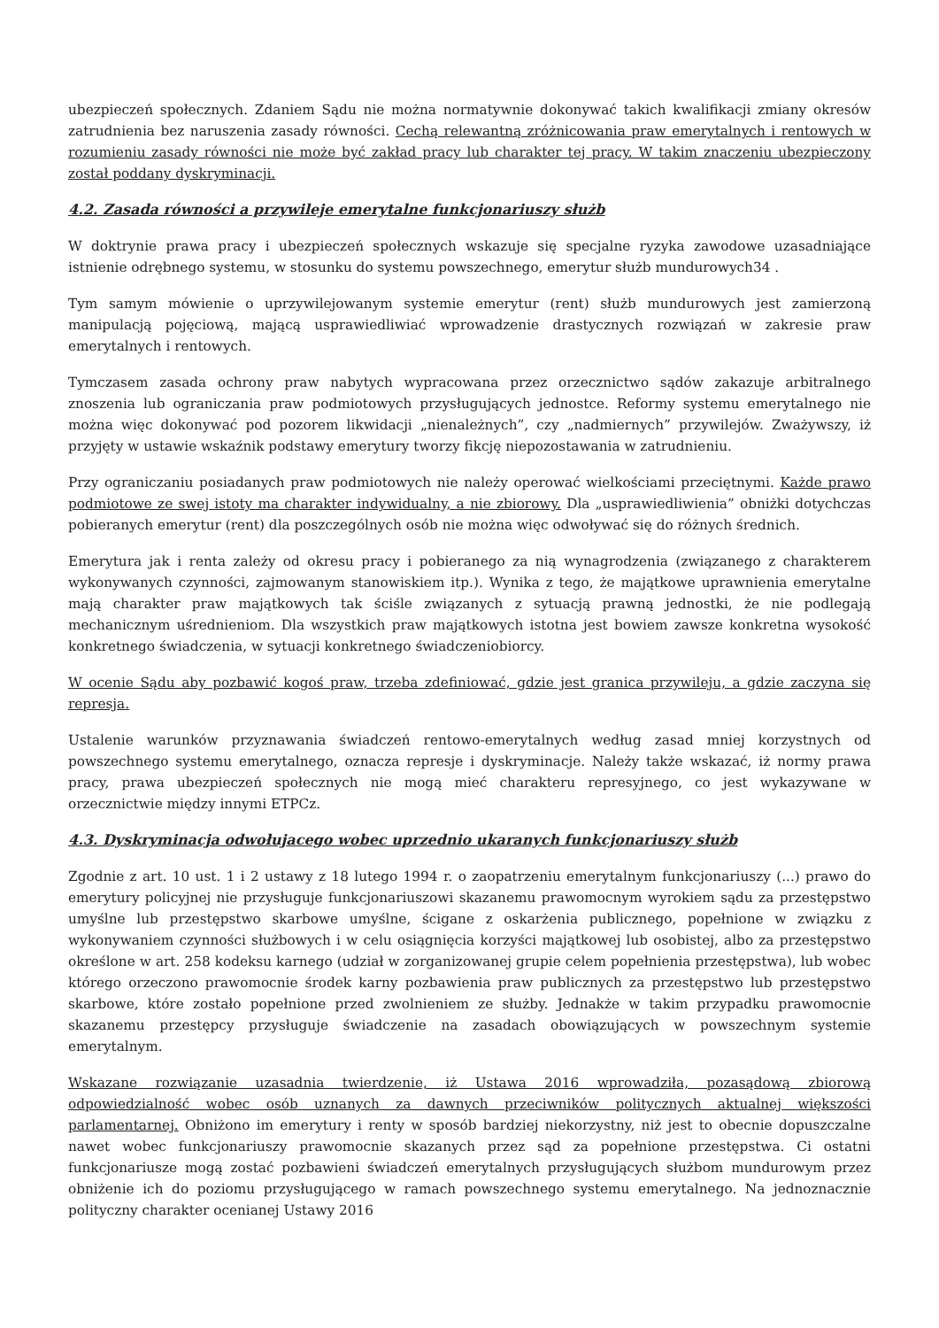ubezpieczeń społecznych. Zdaniem Sądu nie można normatywnie dokonywać takich kwalifikacji zmiany okresów zatrudnienia bez naruszenia zasady równości. Cechą relewantną zróżnicowania praw emerytalnych i rentowych w rozumieniu zasady równości nie może być zakład pracy lub charakter tej pracy. W takim znaczeniu ubezpieczony został poddany dyskryminacji.
4.2. Zasada równości a przywileje emerytalne funkcjonariuszy służb
W doktrynie prawa pracy i ubezpieczeń społecznych wskazuje się specjalne ryzyka zawodowe uzasadniające istnienie odrębnego systemu, w stosunku do systemu powszechnego, emerytur służb mundurowych34 .
Tym samym mówienie o uprzywilejowanym systemie emerytur (rent) służb mundurowych jest zamierzoną manipulacją pojęciową, mającą usprawiedliwiać wprowadzenie drastycznych rozwiązań w zakresie praw emerytalnych i rentowych.
Tymczasem zasada ochrony praw nabytych wypracowana przez orzecznictwo sądów zakazuje arbitralnego znoszenia lub ograniczania praw podmiotowych przysługujących jednostce. Reformy systemu emerytalnego nie można więc dokonywać pod pozorem likwidacji „nienależnych”, czy „nadmiernych” przywilejów. Zważywszy, iż przyjęty w ustawie wskaźnik podstawy emerytury tworzy fikcję niepozostawania w zatrudnieniu.
Przy ograniczaniu posiadanych praw podmiotowych nie należy operować wielkościami przeciętnymi. Każde prawo podmiotowe ze swej istoty ma charakter indywidualny, a nie zbiorowy. Dla „usprawiedliwienia” obniżki dotychczas pobieranych emerytur (rent) dla poszczególnych osób nie można więc odwoływać się do różnych średnich.
Emerytura jak i renta zależy od okresu pracy i pobieranego za nią wynagrodzenia (związanego z charakterem wykonywanych czynności, zajmowanym stanowiskiem itp.). Wynika z tego, że majątkowe uprawnienia emerytalne mają charakter praw majątkowych tak ściśle związanych z sytuacją prawną jednostki, że nie podlegają mechanicznym uśrednieniom. Dla wszystkich praw majątkowych istotna jest bowiem zawsze konkretna wysokość konkretnego świadczenia, w sytuacji konkretnego świadczeniobiorcy.
W ocenie Sądu aby pozbawić kogoś praw, trzeba zdefiniować, gdzie jest granica przywileju, a gdzie zaczyna się represja.
Ustalenie warunków przyznawania świadczeń rentowo-emerytalnych według zasad mniej korzystnych od powszechnego systemu emerytalnego, oznacza represje i dyskryminacje. Należy także wskazać, iż normy prawa pracy, prawa ubezpieczeń społecznych nie mogą mieć charakteru represyjnego, co jest wykazywane w orzecznictwie między innymi ETPCz.
4.3. Dyskryminacja odwołujacego wobec uprzednio ukaranych funkcjonariuszy służb
Zgodnie z art. 10 ust. 1 i 2 ustawy z 18 lutego 1994 r. o zaopatrzeniu emerytalnym funkcjonariuszy (...) prawo do emerytury policyjnej nie przysługuje funkcjonariuszowi skazanemu prawomocnym wyrokiem sądu za przestępstwo umyślne lub przestępstwo skarbowe umyślne, ścigane z oskarżenia publicznego, popełnione w związku z wykonywaniem czynności służbowych i w celu osiągnięcia korzyści majątkowej lub osobistej, albo za przestępstwo określone w art. 258 kodeksu karnego (udział w zorganizowanej grupie celem popełnienia przestępstwa), lub wobec którego orzeczono prawomocnie środek karny pozbawienia praw publicznych za przestępstwo lub przestępstwo skarbowe, które zostało popełnione przed zwolnieniem ze służby. Jednakże w takim przypadku prawomocnie skazanemu przestępcy przysługuje świadczenie na zasadach obowiązujących w powszechnym systemie emerytalnym.
Wskazane rozwiązanie uzasadnia twierdzenie, iż Ustawa 2016 wprowadziła, pozasądową zbiorową odpowiedzialność wobec osób uznanych za dawnych przeciwników politycznych aktualnej większości parlamentarnej. Obniżono im emerytury i renty w sposób bardziej niekorzystny, niż jest to obecnie dopuszczalne nawet wobec funkcjonariuszy prawomocnie skazanych przez sąd za popełnione przestępstwa. Ci ostatni funkcjonariusze mogą zostać pozbawieni świadczeń emerytalnych przysługujących służbom mundurowym przez obniżenie ich do poziomu przysługującego w ramach powszechnego systemu emerytalnego. Na jednoznacznie polityczny charakter ocenianej Ustawy 2016